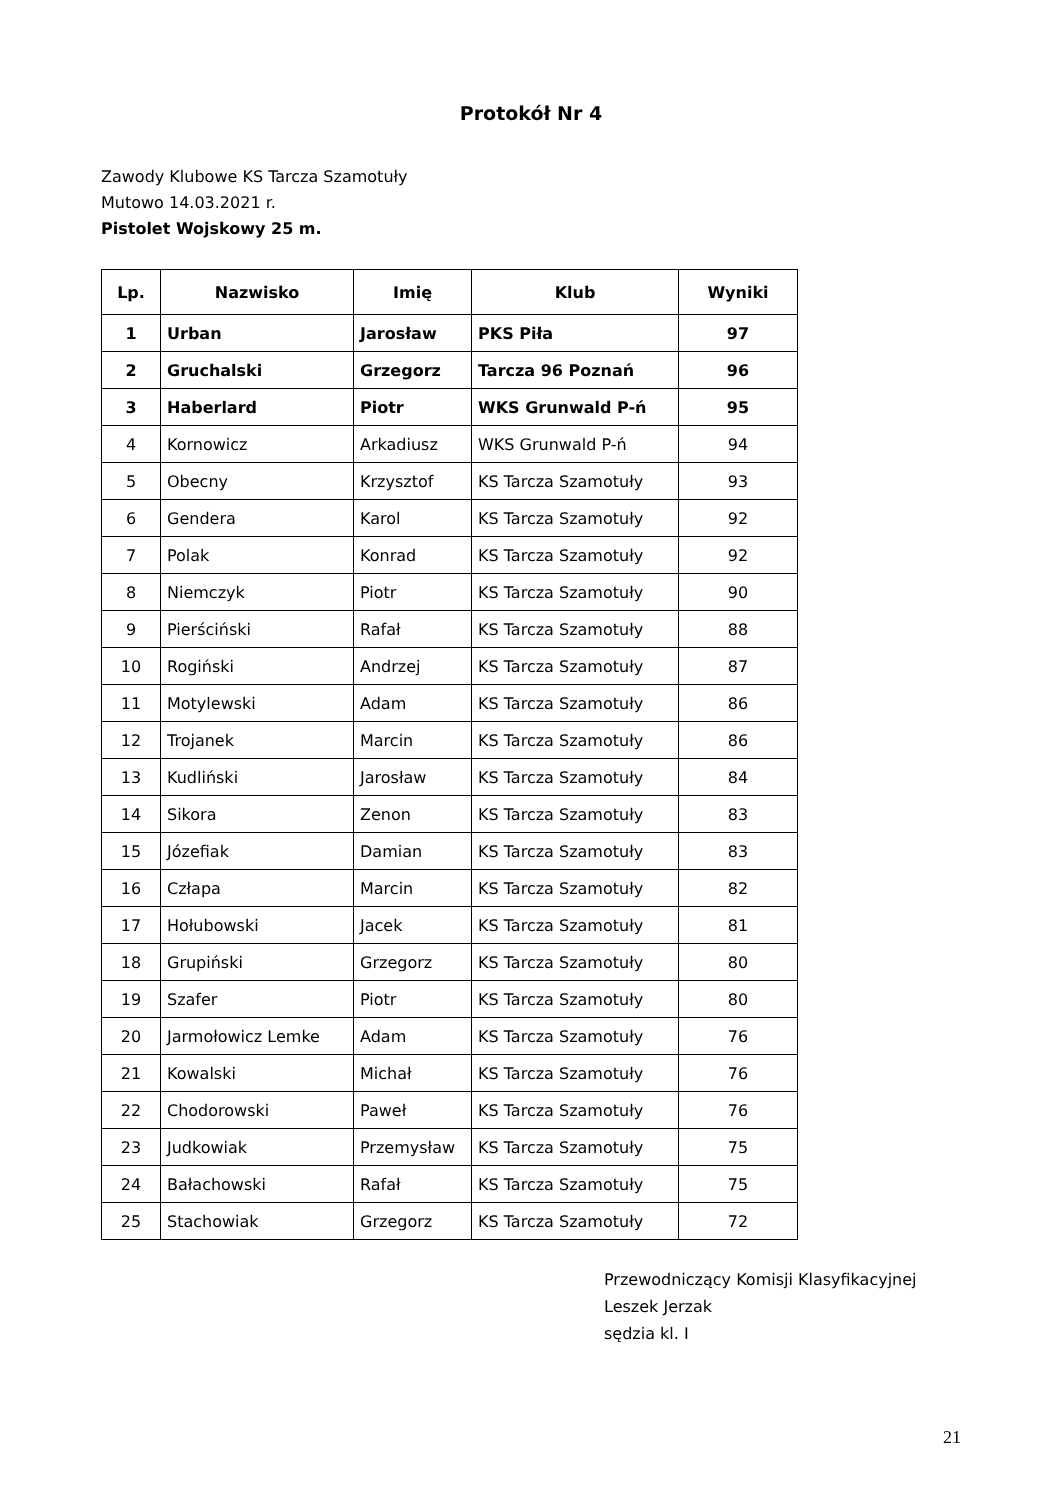Protokół Nr 4
Zawody Klubowe KS Tarcza Szamotuły
Mutowo 14.03.2021 r.
Pistolet Wojskowy 25 m.
| Lp. | Nazwisko | Imię | Klub | Wyniki |
| --- | --- | --- | --- | --- |
| 1 | Urban | Jarosław | PKS Piła | 97 |
| 2 | Gruchalski | Grzegorz | Tarcza 96 Poznań | 96 |
| 3 | Haberlard | Piotr | WKS Grunwald P-ń | 95 |
| 4 | Kornowicz | Arkadiusz | WKS Grunwald P-ń | 94 |
| 5 | Obecny | Krzysztof | KS Tarcza Szamotuły | 93 |
| 6 | Gendera | Karol | KS Tarcza Szamotuły | 92 |
| 7 | Polak | Konrad | KS Tarcza Szamotuły | 92 |
| 8 | Niemczyk | Piotr | KS Tarcza Szamotuły | 90 |
| 9 | Pierściński | Rafał | KS Tarcza Szamotuły | 88 |
| 10 | Rogiński | Andrzej | KS Tarcza Szamotuły | 87 |
| 11 | Motylewski | Adam | KS Tarcza Szamotuły | 86 |
| 12 | Trojanek | Marcin | KS Tarcza Szamotuły | 86 |
| 13 | Kudliński | Jarosław | KS Tarcza Szamotuły | 84 |
| 14 | Sikora | Zenon | KS Tarcza Szamotuły | 83 |
| 15 | Józefiak | Damian | KS Tarcza Szamotuły | 83 |
| 16 | Człapa | Marcin | KS Tarcza Szamotuły | 82 |
| 17 | Hołubowski | Jacek | KS Tarcza Szamotuły | 81 |
| 18 | Grupiński | Grzegorz | KS Tarcza Szamotuły | 80 |
| 19 | Szafer | Piotr | KS Tarcza Szamotuły | 80 |
| 20 | Jarmołowicz Lemke | Adam | KS Tarcza Szamotuły | 76 |
| 21 | Kowalski | Michał | KS Tarcza Szamotuły | 76 |
| 22 | Chodorowski | Paweł | KS Tarcza Szamotuły | 76 |
| 23 | Judkowiak | Przemysław | KS Tarcza Szamotuły | 75 |
| 24 | Bałachowski | Rafał | KS Tarcza Szamotuły | 75 |
| 25 | Stachowiak | Grzegorz | KS Tarcza Szamotuły | 72 |
Przewodniczący Komisji Klasyfikacyjnej
Leszek Jerzak
sędzia kl. I
21